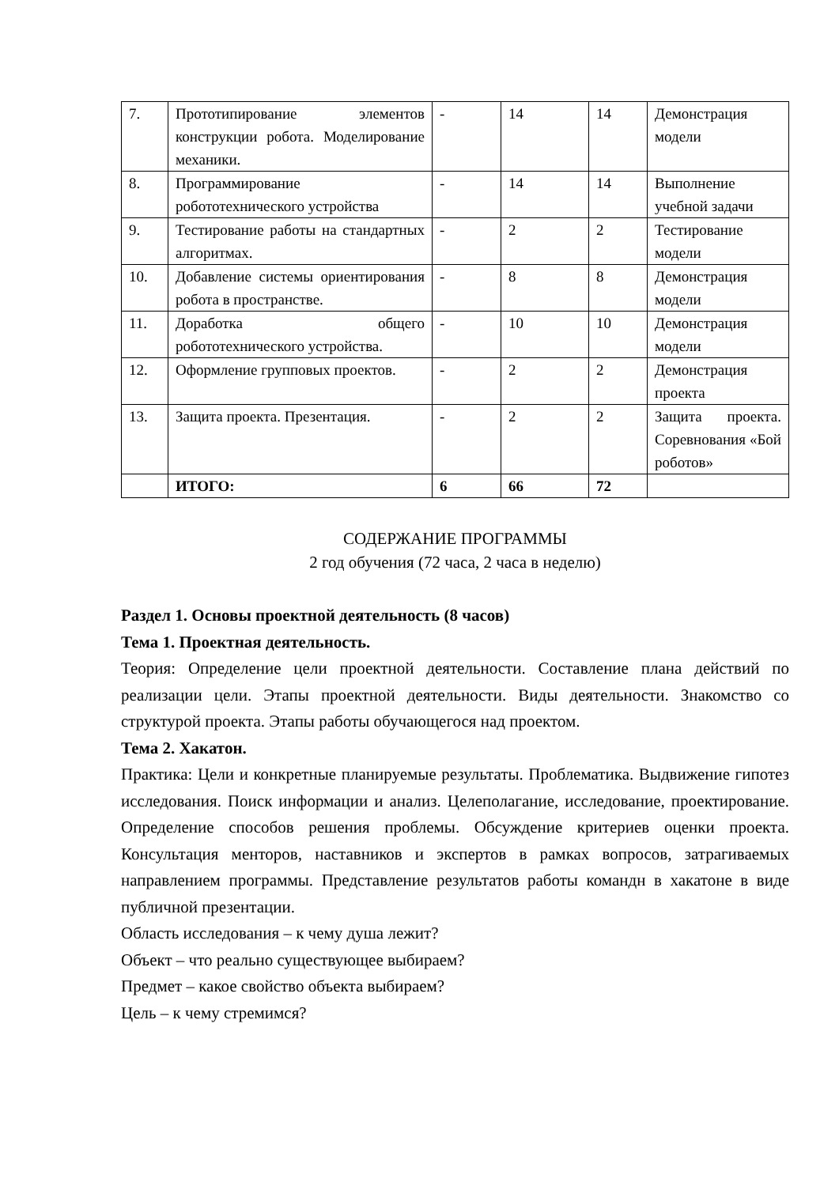| 7. | Прототипирование элементов конструкции робота. Моделирование механики. | - | 14 | 14 | Демонстрация модели |
| 8. | Программирование робототехнического устройства | - | 14 | 14 | Выполнение учебной задачи |
| 9. | Тестирование работы на стандартных алгоритмах. | - | 2 | 2 | Тестирование модели |
| 10. | Добавление системы ориентирования робота в пространстве. | - | 8 | 8 | Демонстрация модели |
| 11. | Доработка общего робототехнического устройства. | - | 10 | 10 | Демонстрация модели |
| 12. | Оформление групповых проектов. | - | 2 | 2 | Демонстрация проекта |
| 13. | Защита проекта. Презентация. | - | 2 | 2 | Защита проекта. Соревнования «Бой роботов» |
| | ИТОГО: | 6 | 66 | 72 | |
СОДЕРЖАНИЕ ПРОГРАММЫ
2 год обучения (72 часа, 2 часа в неделю)
Раздел 1. Основы проектной деятельность (8 часов)
Тема 1. Проектная деятельность.
Теория: Определение цели проектной деятельности. Составление плана действий по реализации цели. Этапы проектной деятельности. Виды деятельности. Знакомство со структурой проекта. Этапы работы обучающегося над проектом.
Тема 2. Хакатон.
Практика: Цели и конкретные планируемые результаты. Проблематика. Выдвижение гипотез исследования. Поиск информации и анализ. Целеполагание, исследование, проектирование. Определение способов решения проблемы. Обсуждение критериев оценки проекта. Консультация менторов, наставников и экспертов в рамках вопросов, затрагиваемых направлением программы. Представление результатов работы командн в хакатоне в виде публичной презентации.
Область исследования – к чему душа лежит?
Объект – что реально существующее выбираем?
Предмет – какое свойство объекта выбираем?
Цель – к чему стремимся?